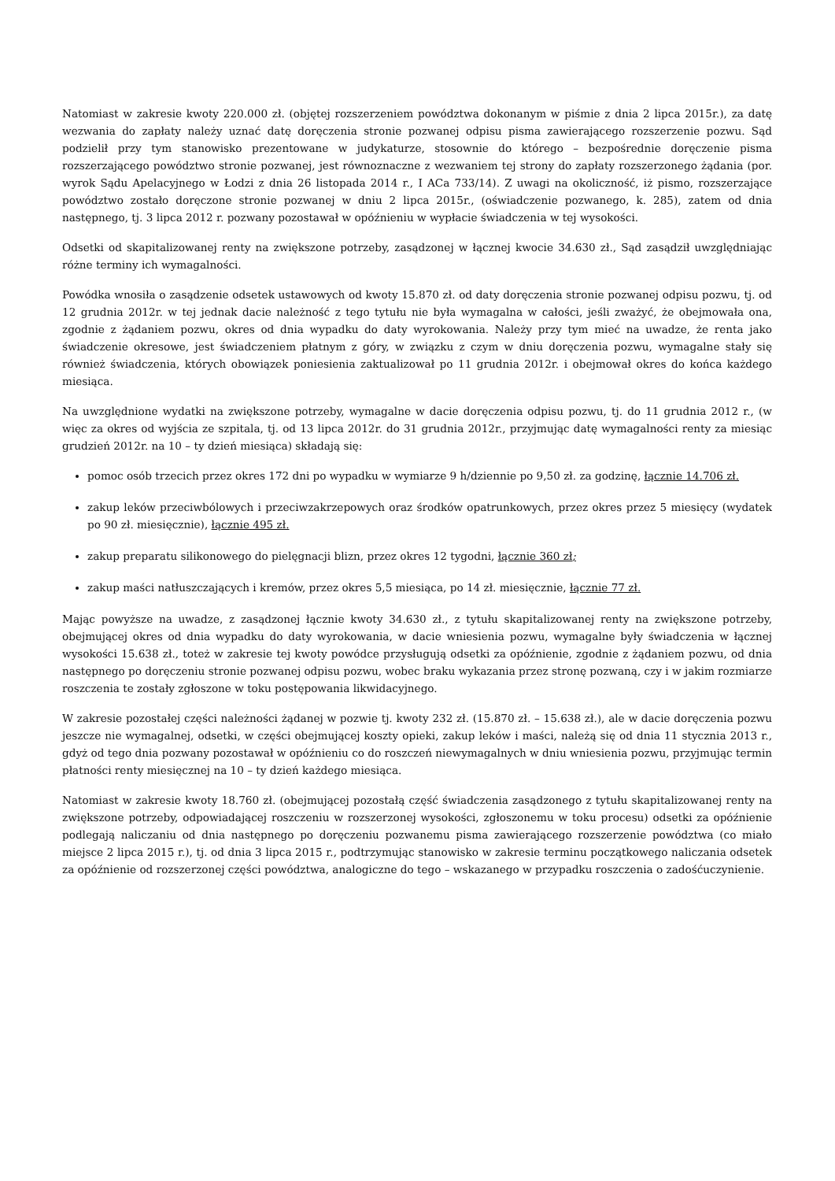Natomiast w zakresie kwoty 220.000 zł. (objętej rozszerzeniem powództwa dokonanym w piśmie z dnia 2 lipca 2015r.), za datę wezwania do zapłaty należy uznać datę doręczenia stronie pozwanej odpisu pisma zawierającego rozszerzenie pozwu. Sąd podzielił przy tym stanowisko prezentowane w judykaturze, stosownie do którego – bezpośrednie doręczenie pisma rozszerzającego powództwo stronie pozwanej, jest równoznaczne z wezwaniem tej strony do zapłaty rozszerzonego żądania (por. wyrok Sądu Apelacyjnego w Łodzi z dnia 26 listopada 2014 r., I ACa 733/14). Z uwagi na okoliczność, iż pismo, rozszerzające powództwo zostało doręczone stronie pozwanej w dniu 2 lipca 2015r., (oświadczenie pozwanego, k. 285), zatem od dnia następnego, tj. 3 lipca 2012 r. pozwany pozostawał w opóźnieniu w wypłacie świadczenia w tej wysokości.
Odsetki od skapitalizowanej renty na zwiększone potrzeby, zasądzonej w łącznej kwocie 34.630 zł., Sąd zasądził uwzględniając różne terminy ich wymagalności.
Powódka wnosiła o zasądzenie odsetek ustawowych od kwoty 15.870 zł. od daty doręczenia stronie pozwanej odpisu pozwu, tj. od 12 grudnia 2012r. w tej jednak dacie należność z tego tytułu nie była wymagalna w całości, jeśli zważyć, że obejmowała ona, zgodnie z żądaniem pozwu, okres od dnia wypadku do daty wyrokowania. Należy przy tym mieć na uwadze, że renta jako świadczenie okresowe, jest świadczeniem płatnym z góry, w związku z czym w dniu doręczenia pozwu, wymagalne stały się również świadczenia, których obowiązek poniesienia zaktualizował po 11 grudnia 2012r. i obejmował okres do końca każdego miesiąca.
Na uwzględnione wydatki na zwiększone potrzeby, wymagalne w dacie doręczenia odpisu pozwu, tj. do 11 grudnia 2012 r., (w więc za okres od wyjścia ze szpitala, tj. od 13 lipca 2012r. do 31 grudnia 2012r., przyjmując datę wymagalności renty za miesiąc grudzień 2012r. na 10 – ty dzień miesiąca) składają się:
pomoc osób trzecich przez okres 172 dni po wypadku w wymiarze 9 h/dziennie po 9,50 zł. za godzinę, łącznie 14.706 zł.
zakup leków przeciwbólowych i przeciwzakrzepowych oraz środków opatrunkowych, przez okres przez 5 miesięcy (wydatek po 90 zł. miesięcznie), łącznie 495 zł.
zakup preparatu silikonowego do pielęgnacji blizn, przez okres 12 tygodni, łącznie 360 zł;
zakup maści natłuszczających i kremów, przez okres 5,5 miesiąca, po 14 zł. miesięcznie, łącznie 77 zł.
Mając powyższe na uwadze, z zasądzonej łącznie kwoty 34.630 zł., z tytułu skapitalizowanej renty na zwiększone potrzeby, obejmującej okres od dnia wypadku do daty wyrokowania, w dacie wniesienia pozwu, wymagalne były świadczenia w łącznej wysokości 15.638 zł., toteż w zakresie tej kwoty powódce przysługują odsetki za opóźnienie, zgodnie z żądaniem pozwu, od dnia następnego po doręczeniu stronie pozwanej odpisu pozwu, wobec braku wykazania przez stronę pozwaną, czy i w jakim rozmiarze roszczenia te zostały zgłoszone w toku postępowania likwidacyjnego.
W zakresie pozostałej części należności żądanej w pozwie tj. kwoty 232 zł. (15.870 zł. – 15.638 zł.), ale w dacie doręczenia pozwu jeszcze nie wymagalnej, odsetki, w części obejmującej koszty opieki, zakup leków i maści, należą się od dnia 11 stycznia 2013 r., gdyż od tego dnia pozwany pozostawał w opóźnieniu co do roszczeń niewymagalnych w dniu wniesienia pozwu, przyjmując termin płatności renty miesięcznej na 10 – ty dzień każdego miesiąca.
Natomiast w zakresie kwoty 18.760 zł. (obejmującej pozostałą część świadczenia zasądzonego z tytułu skapitalizowanej renty na zwiększone potrzeby, odpowiadającej roszczeniu w rozszerzonej wysokości, zgłoszonemu w toku procesu) odsetki za opóźnienie podlegają naliczaniu od dnia następnego po doręczeniu pozwanemu pisma zawierającego rozszerzenie powództwa (co miało miejsce 2 lipca 2015 r.), tj. od dnia 3 lipca 2015 r., podtrzymując stanowisko w zakresie terminu początkowego naliczania odsetek za opóźnienie od rozszerzonej części powództwa, analogiczne do tego – wskazanego w przypadku roszczenia o zadośćuczynienie.